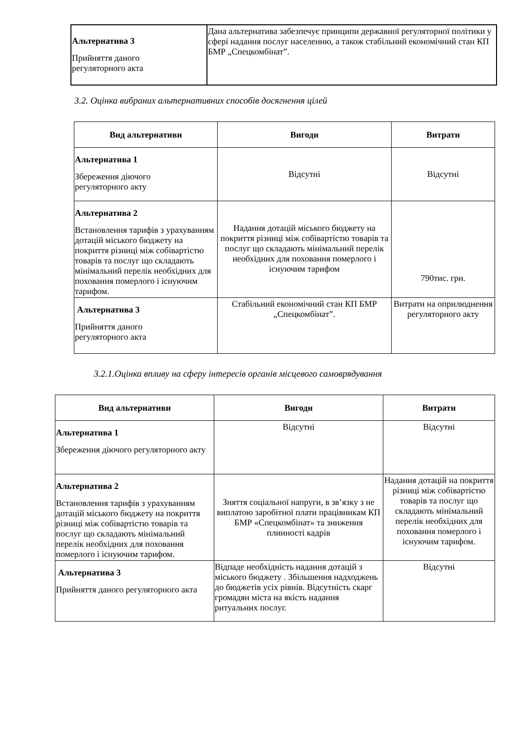| Альтернатива 3 Прийняття даного регуляторного акта | Дана альтернатива забезпечує принципи державної регуляторної політики у сфері надання послуг населенню, а також стабільний економічний стан КП БМР „Спецкомбінат”. |
3.2. Оцінка вибраних альтернативних способів досягнення цілей
| Вид альтернативи | Вигоди | Витрати |
| --- | --- | --- |
| Альтернатива 1 Збереження діючого регуляторного акту | Відсутні | Відсутні |
| Альтернатива 2 Встановлення тарифів з урахуванням дотацій міського бюджету на покриття різниці між собівартістю товарів та послуг що складають мінімальний перелік необхідних для поховання померлого і існуючим тарифом. | Надання дотацій міського бюджету на покриття різниці між собівартістю товарів та послуг що складають мінімальний перелік необхідних для поховання померлого і існуючим тарифом | 790тис. грн. |
| Альтернатива 3 Прийняття даного регуляторного акта | Стабільний економічний стан КП БМР „Спецкомбінат”. | Витрати на оприлюднення регуляторного акту |
3.2.1.Оцінка впливу на сферу інтересів органів місцевого самоврядування
| Вид альтернативи | Вигоди | Витрати |
| --- | --- | --- |
| Альтернатива 1 Збереження діючого регуляторного акту | Відсутні | Відсутні |
| Альтернатива 2 Встановлення тарифів з урахуванням дотацій міського бюджету на покриття різниці між собівартістю товарів та послуг що складають мінімальний перелік необхідних для поховання померлого і існуючим тарифом. | Зняття соціальної напруги, в зв’язку з не виплатою заробітної плати працівникам КП БМР «Спецкомбінат» та зниження плинності кадрів | Надання дотацій на покриття різниці між собівартістю товарів та послуг що складають мінімальний перелік необхідних для поховання померлого і існуючим тарифом. |
| Альтернатива 3 Прийняття даного регуляторного акта | Відпаде необхідність надання дотацій з міського бюджету . Збільшення надходжень до бюджетів усіх рівнів. Відсутність скарг громадян міста на якість надання ритуальних послуг. | Відсутні |